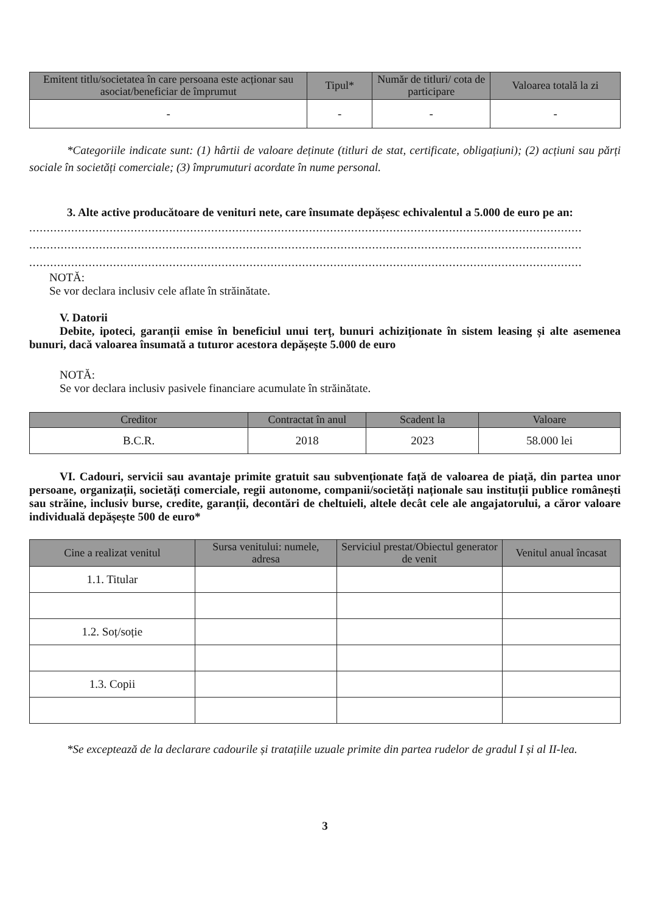| Emitent titlu/societatea în care persoana este acționar sau asociat/beneficiar de împrumut | Tipul* | Număr de titluri/ cota de participare | Valoarea totală la zi |
| --- | --- | --- | --- |
| - | - | - | - |
*Categoriile indicate sunt: (1) hârtii de valoare deținute (titluri de stat, certificate, obligațiuni); (2) acțiuni sau părți sociale în societăți comerciale; (3) împrumuturi acordate în nume personal.
3. Alte active producătoare de venituri nete, care însumate depășesc echivalentul a 5.000 de euro pe an:
..............................................................................................................................................................
..............................................................................................................................................................
..............................................................................................................................................................
NOTĂ:
Se vor declara inclusiv cele aflate în străinătate.
V. Datorii
Debite, ipoteci, garanții emise în beneficiul unui terț, bunuri achiziționate în sistem leasing și alte asemenea bunuri, dacă valoarea însumată a tuturor acestora depășește 5.000 de euro
NOTĂ:
Se vor declara inclusiv pasivele financiare acumulate în străinătate.
| Creditor | Contractat în anul | Scadent la | Valoare |
| --- | --- | --- | --- |
| B.C.R. | 2018 | 2023 | 58.000 lei |
VI. Cadouri, servicii sau avantaje primite gratuit sau subvenționate față de valoarea de piață, din partea unor persoane, organizații, societăți comerciale, regii autonome, companii/societăți naționale sau instituții publice românești sau străine, inclusiv burse, credite, garanții, decontări de cheltuieli, altele decât cele ale angajatorului, a căror valoare individuală depășește 500 de euro*
| Cine a realizat venitul | Sursa venitului: numele, adresa | Serviciul prestat/Obiectul generator de venit | Venitul anual încasat |
| --- | --- | --- | --- |
| 1.1. Titular | | | |
| 1.2. Soț/soție | | | |
| 1.3. Copii | | | |
*Se exceptează de la declarare cadourile și tratațiile uzuale primite din partea rudelor de gradul I și al II-lea.
3